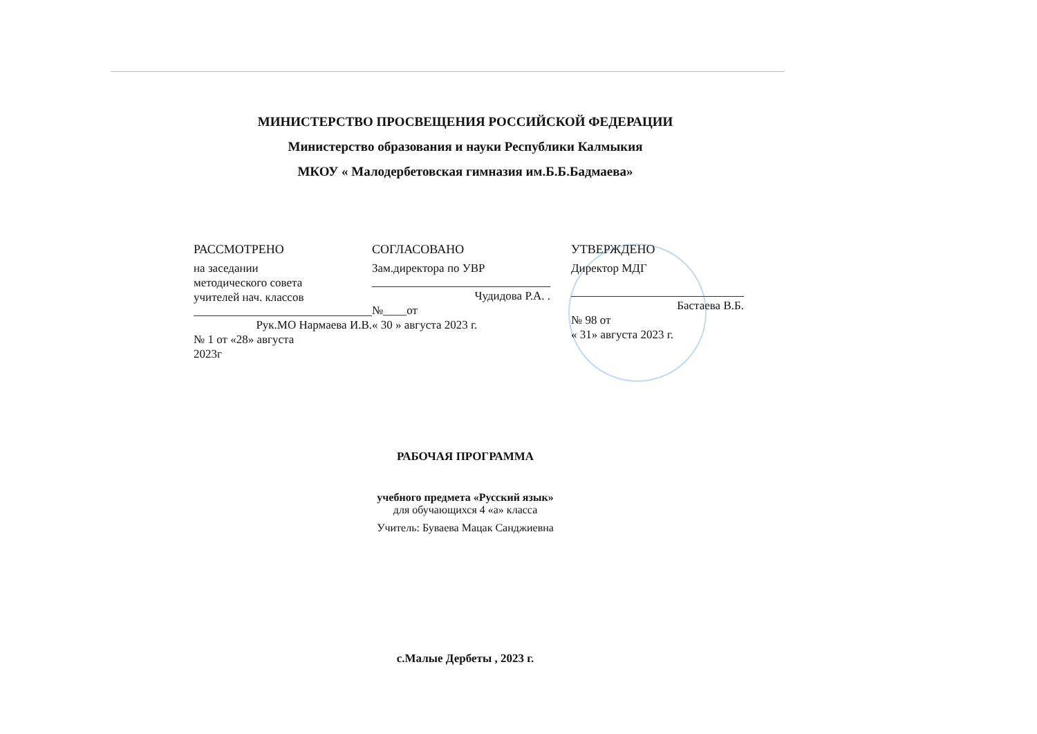МИНИСТЕРСТВО ПРОСВЕЩЕНИЯ РОССИЙСКОЙ ФЕДЕРАЦИИ
Министерство образования и науки Республики Калмыкия
МКОУ « Малодербетовская гимназия им.Б.Б.Бадмаева»
РАССМОТРЕНО
на заседании
методического совета
учителей нач. классов
Рук.МО Нармаева И.В.
№ 1 от «28» августа
2023г
СОГЛАСОВАНО
Зам.директора по УВР
Чудидова Р.А. .
№____от
« 30 » августа 2023 г.
УТВЕРЖДЕНО
Директор МДГ
Бастаева В.Б.
№ 98 от
« 31» августа 2023 г.
РАБОЧАЯ ПРОГРАММА
учебного предмета «Русский язык»
для обучающихся 4 «а» класса
Учитель: Буваева Мацак Санджиевна
с.Малые Дербеты , 2023 г.